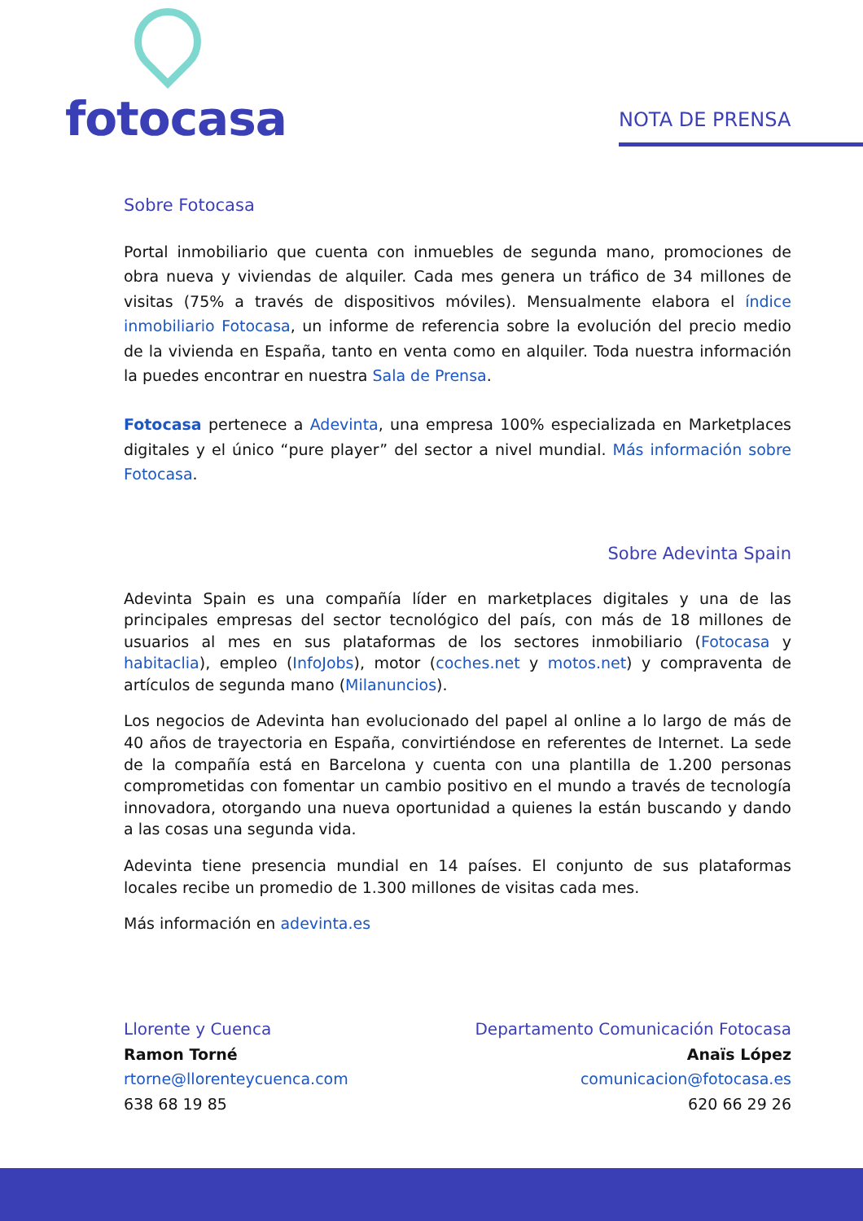fotocasa
NOTA DE PRENSA
Sobre Fotocasa
Portal inmobiliario que cuenta con inmuebles de segunda mano, promociones de obra nueva y viviendas de alquiler. Cada mes genera un tráfico de 34 millones de visitas (75% a través de dispositivos móviles). Mensualmente elabora el índice inmobiliario Fotocasa, un informe de referencia sobre la evolución del precio medio de la vivienda en España, tanto en venta como en alquiler. Toda nuestra información la puedes encontrar en nuestra Sala de Prensa.
Fotocasa pertenece a Adevinta, una empresa 100% especializada en Marketplaces digitales y el único “pure player” del sector a nivel mundial. Más información sobre Fotocasa.
Sobre Adevinta Spain
Adevinta Spain es una compañía líder en marketplaces digitales y una de las principales empresas del sector tecnológico del país, con más de 18 millones de usuarios al mes en sus plataformas de los sectores inmobiliario (Fotocasa y habitaclia), empleo (InfoJobs), motor (coches.net y motos.net) y compraventa de artículos de segunda mano (Milanuncios).
Los negocios de Adevinta han evolucionado del papel al online a lo largo de más de 40 años de trayectoria en España, convirtiéndose en referentes de Internet. La sede de la compañía está en Barcelona y cuenta con una plantilla de 1.200 personas comprometidas con fomentar un cambio positivo en el mundo a través de tecnología innovadora, otorgando una nueva oportunidad a quienes la están buscando y dando a las cosas una segunda vida.
Adevinta tiene presencia mundial en 14 países. El conjunto de sus plataformas locales recibe un promedio de 1.300 millones de visitas cada mes.
Más información en adevinta.es
Llorente y Cuenca
Ramon Torné
rtorne@llorenteycuenca.com
638 68 19 85
Departamento Comunicación Fotocasa
Anaïs López
comunicacion@fotocasa.es
620 66 29 26